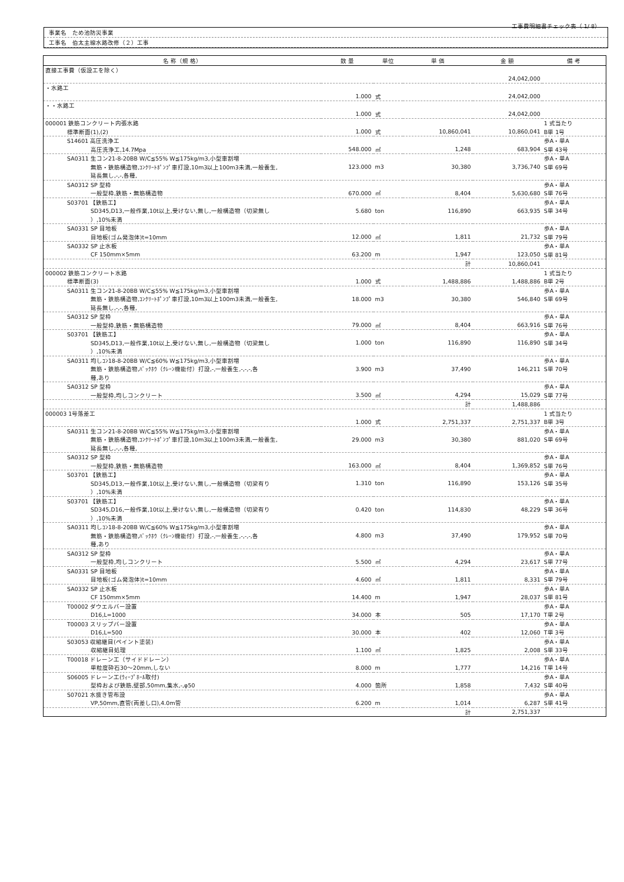工事費明細書チェック表（ 1/ 8）
事業名　ため池防災事業
工事名　伯太主線水路改修（２）工事
| 名 称（規 格） | 数 量 | 単位 | 単 価 | 金 額 | 備 考 |
| --- | --- | --- | --- | --- | --- |
| 直接工事費（仮設工を除く） | | | | | |
| | | | | 24,042,000 | |
| ・水路工 | | | | | |
| | 1.000 | 式 | | 24,042,000 | |
| ・・水路工 | | | | | |
| | 1.000 | 式 | | 24,042,000 | |
| 000001 鉄筋コンクリート内張水路 | | | | | 1 式当たり |
| 標準断面(1),(2) | 1.000 | 式 | 10,860,041 | 10,860,041 | B単 1号 |
| S14601 高圧洗浄工 | | | | | 歩A・単A |
| 高圧洗浄工,14.7Mpa | 548.000 | ㎡ | 1,248 | 683,904 | S単 43号 |
| SA0311 生コン21-8-20BB W/C≦55% W≦175kg/m3,小型車割増 | | | | | 歩A・単A |
| 無筋・鉄筋構造物,ｺﾝｸﾘｰﾄﾎﾟﾝﾌﾟ車打設,10m3以上100m3未満,一般養生, | 123.000 | m3 | 30,380 | 3,736,740 | S単 69号 |
| 延長無し,-,-,各種, | | | | | |
| SA0312 SP 型枠 | | | | | 歩A・単A |
| 一般型枠,鉄筋・無筋構造物 | 670.000 | ㎡ | 8,404 | 5,630,680 | S単 76号 |
| S03701 【鉄筋工】 | | | | | 歩A・単A |
| SD345,D13,一般作業,10t以上,受けない,無し,一般構造物（切梁無し | 5.680 | ton | 116,890 | 663,935 | S単 34号 |
| ）,10%未満 | | | | | |
| SA0331 SP 目地板 | | | | | 歩A・単A |
| 目地板(ゴム発泡体)t=10mm | 12.000 | ㎡ | 1,811 | 21,732 | S単 79号 |
| SA0332 SP 止水板 | | | | | 歩A・単A |
| CF 150mm×5mm | 63.200 | m | 1,947 | 123,050 | S単 81号 |
| | | | 計 | 10,860,041 | |
| 000002 鉄筋コンクリート水路 | | | | | 1 式当たり |
| 標準断面(3) | 1.000 | 式 | 1,488,886 | 1,488,886 | B単 2号 |
| SA0311 生コン21-8-20BB W/C≦55% W≦175kg/m3,小型車割増 | | | | | 歩A・単A |
| 無筋・鉄筋構造物,ｺﾝｸﾘｰﾄﾎﾟﾝﾌﾟ車打設,10m3以上100m3未満,一般養生, | 18.000 | m3 | 30,380 | 546,840 | S単 69号 |
| 延長無し,-,-,各種, | | | | | |
| SA0312 SP 型枠 | | | | | 歩A・単A |
| 一般型枠,鉄筋・無筋構造物 | 79.000 | ㎡ | 8,404 | 663,916 | S単 76号 |
| S03701 【鉄筋工】 | | | | | 歩A・単A |
| SD345,D13,一般作業,10t以上,受けない,無し,一般構造物（切梁無し | 1.000 | ton | 116,890 | 116,890 | S単 34号 |
| ）,10%未満 | | | | | |
| SA0311 均しｺﾝ18-8-20BB W/C≦60% W≦175kg/m3,小型車割増 | | | | | 歩A・単A |
| 無筋・鉄筋構造物,ﾊﾞｯｸﾎｳ（ｸﾚｰﾝ機能付）打設,-,一般養生,-,-,-,各 | 3.900 | m3 | 37,490 | 146,211 | S単 70号 |
| 種,あり | | | | | |
| SA0312 SP 型枠 | | | | | 歩A・単A |
| 一般型枠,均しコンクリート | 3.500 | ㎡ | 4,294 | 15,029 | S単 77号 |
| | | | 計 | 1,488,886 | |
| 000003 1号落差工 | | | | | 1 式当たり |
| | 1.000 | 式 | 2,751,337 | 2,751,337 | B単 3号 |
| SA0311 生コン21-8-20BB W/C≦55% W≦175kg/m3,小型車割増 | | | | | 歩A・単A |
| 無筋・鉄筋構造物,ｺﾝｸﾘｰﾄﾎﾟﾝﾌﾟ車打設,10m3以上100m3未満,一般養生, | 29.000 | m3 | 30,380 | 881,020 | S単 69号 |
| 延長無し,-,-,各種, | | | | | |
| SA0312 SP 型枠 | | | | | 歩A・単A |
| 一般型枠,鉄筋・無筋構造物 | 163.000 | ㎡ | 8,404 | 1,369,852 | S単 76号 |
| S03701 【鉄筋工】 | | | | | 歩A・単A |
| SD345,D13,一般作業,10t以上,受けない,無し,一般構造物（切梁有り | 1.310 | ton | 116,890 | 153,126 | S単 35号 |
| ）,10%未満 | | | | | |
| S03701 【鉄筋工】 | | | | | 歩A・単A |
| SD345,D16,一般作業,10t以上,受けない,無し,一般構造物（切梁有り | 0.420 | ton | 114,830 | 48,229 | S単 36号 |
| ）,10%未満 | | | | | |
| SA0311 均しｺﾝ18-8-20BB W/C≦60% W≦175kg/m3,小型車割増 | | | | | 歩A・単A |
| 無筋・鉄筋構造物,ﾊﾞｯｸﾎｳ（ｸﾚｰﾝ機能付）打設,-,一般養生,-,-,-,各 | 4.800 | m3 | 37,490 | 179,952 | S単 70号 |
| 種,あり | | | | | |
| SA0312 SP 型枠 | | | | | 歩A・単A |
| 一般型枠,均しコンクリート | 5.500 | ㎡ | 4,294 | 23,617 | S単 77号 |
| SA0331 SP 目地板 | | | | | 歩A・単A |
| 目地板(ゴム発泡体)t=10mm | 4.600 | ㎡ | 1,811 | 8,331 | S単 79号 |
| SA0332 SP 止水板 | | | | | 歩A・単A |
| CF 150mm×5mm | 14.400 | m | 1,947 | 28,037 | S単 81号 |
| T00002 ダウエルバー設置 | | | | | 歩A・単A |
| D16,L=1000 | 34.000 | 本 | 505 | 17,170 | T単 2号 |
| T00003 スリップバー設置 | | | | | 歩A・単A |
| D16,L=500 | 30.000 | 本 | 402 | 12,060 | T単 3号 |
| S03053 収縮継目(ペイント塗装) | | | | | 歩A・単A |
| 収縮継目処理 | 1.100 | ㎡ | 1,825 | 2,008 | S単 33号 |
| T00018 ドレーン工（サイドドレーン） | | | | | 歩A・単A |
| 単粒度砕石30～20mm,しない | 8.000 | m | 1,777 | 14,216 | T単 14号 |
| S06005 ドレーン工(ｳｨｰﾌﾟﾎｰﾙ取付) | | | | | 歩A・単A |
| 型枠および鉄筋,壁部,50mm,集水,-,φ50 | 4.000 | 箇所 | 1,858 | 7,432 | S単 40号 |
| S07021 水抜き管布設 | | | | | 歩A・単A |
| VP,50mm,直管(両差し口),4.0m管 | 6.200 | m | 1,014 | 6,287 | S単 41号 |
| | | | 計 | 2,751,337 | |